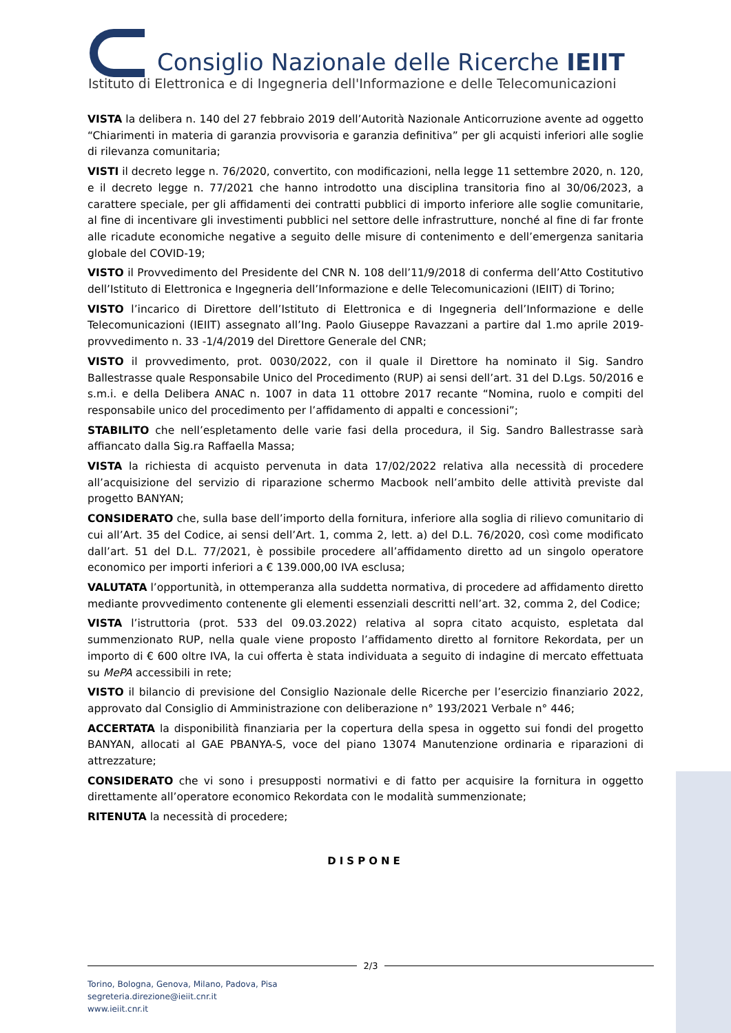Consiglio Nazionale delle Ricerche IEIIT
Istituto di Elettronica e di Ingegneria dell'Informazione e delle Telecomunicazioni
VISTA la delibera n. 140 del 27 febbraio 2019 dell’Autorità Nazionale Anticorruzione avente ad oggetto “Chiarimenti in materia di garanzia provvisoria e garanzia definitiva” per gli acquisti inferiori alle soglie di rilevanza comunitaria;
VISTI il decreto legge n. 76/2020, convertito, con modificazioni, nella legge 11 settembre 2020, n. 120, e il decreto legge n. 77/2021 che hanno introdotto una disciplina transitoria fino al 30/06/2023, a carattere speciale, per gli affidamenti dei contratti pubblici di importo inferiore alle soglie comunitarie, al fine di incentivare gli investimenti pubblici nel settore delle infrastrutture, nonché al fine di far fronte alle ricadute economiche negative a seguito delle misure di contenimento e dell’emergenza sanitaria globale del COVID-19;
VISTO il Provvedimento del Presidente del CNR N. 108 dell’11/9/2018 di conferma dell’Atto Costitutivo dell’Istituto di Elettronica e Ingegneria dell’Informazione e delle Telecomunicazioni (IEIIT) di Torino;
VISTO l’incarico di Direttore dell’Istituto di Elettronica e di Ingegneria dell’Informazione e delle Telecomunicazioni (IEIIT) assegnato all’Ing. Paolo Giuseppe Ravazzani a partire dal 1.mo aprile 2019- provvedimento n. 33 -1/4/2019 del Direttore Generale del CNR;
VISTO il provvedimento, prot. 0030/2022, con il quale il Direttore ha nominato il Sig. Sandro Ballestrasse quale Responsabile Unico del Procedimento (RUP) ai sensi dell’art. 31 del D.Lgs. 50/2016 e s.m.i. e della Delibera ANAC n. 1007 in data 11 ottobre 2017 recante “Nomina, ruolo e compiti del responsabile unico del procedimento per l’affidamento di appalti e concessioni”;
STABILITO che nell’espletamento delle varie fasi della procedura, il Sig. Sandro Ballestrasse sarà affiancato dalla Sig.ra Raffaella Massa;
VISTA la richiesta di acquisto pervenuta in data 17/02/2022 relativa alla necessità di procedere all’acquisizione del servizio di riparazione schermo Macbook nell’ambito delle attività previste dal progetto BANYAN;
CONSIDERATO che, sulla base dell’importo della fornitura, inferiore alla soglia di rilievo comunitario di cui all’Art. 35 del Codice, ai sensi dell’Art. 1, comma 2, lett. a) del D.L. 76/2020, così come modificato dall’art. 51 del D.L. 77/2021, è possibile procedere all’affidamento diretto ad un singolo operatore economico per importi inferiori a € 139.000,00 IVA esclusa;
VALUTATA l’opportunità, in ottemperanza alla suddetta normativa, di procedere ad affidamento diretto mediante provvedimento contenente gli elementi essenziali descritti nell’art. 32, comma 2, del Codice;
VISTA l’istruttoria (prot. 533 del 09.03.2022) relativa al sopra citato acquisto, espletata dal summenzionato RUP, nella quale viene proposto l’affidamento diretto al fornitore Rekordata, per un importo di € 600 oltre IVA, la cui offerta è stata individuata a seguito di indagine di mercato effettuata su MePA accessibili in rete;
VISTO il bilancio di previsione del Consiglio Nazionale delle Ricerche per l’esercizio finanziario 2022, approvato dal Consiglio di Amministrazione con deliberazione n° 193/2021 Verbale n° 446;
ACCERTATA la disponibilità finanziaria per la copertura della spesa in oggetto sui fondi del progetto BANYAN, allocati al GAE PBANYA-S, voce del piano 13074 Manutenzione ordinaria e riparazioni di attrezzature;
CONSIDERATO che vi sono i presupposti normativi e di fatto per acquisire la fornitura in oggetto direttamente all’operatore economico Rekordata con le modalità summenzionate;
RITENUTA la necessità di procedere;
DISPONE
2/3
Torino, Bologna, Genova, Milano, Padova, Pisa
segreteria.direzione@ieiit.cnr.it
www.ieiit.cnr.it